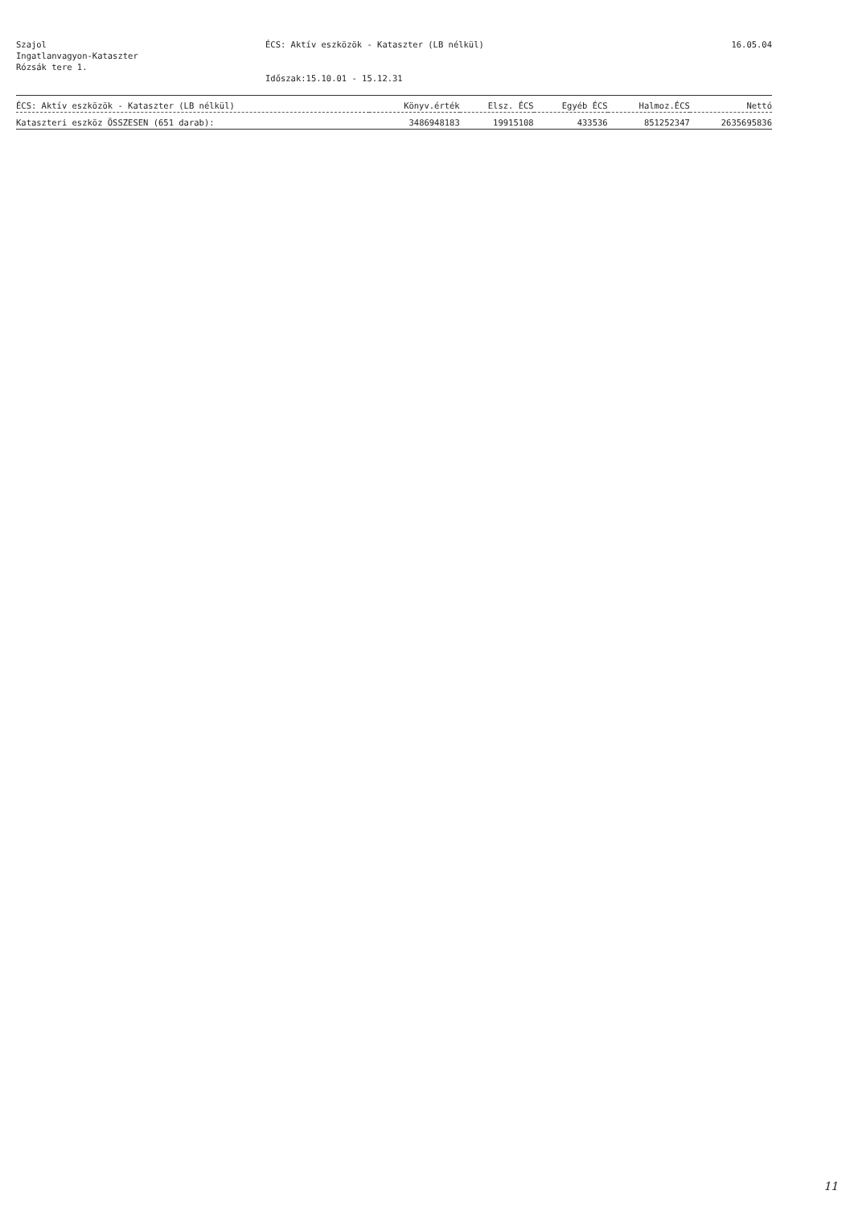Szajol
Ingatlanvagyon-Kataszter
Rózsák tere 1.
ÉCS: Aktív eszközök - Kataszter (LB nélkül)
Időszak:15.10.01 - 15.12.31
16.05.04
| ÉCS: Aktív eszközök - Kataszter (LB nélkül) | Könyv.érték | Elsz. ÉCS | Egyéb ÉCS | Halmoz.ÉCS | Nettó |
| --- | --- | --- | --- | --- | --- |
| Kataszteri eszköz ÖSSZESEN (651 darab): | 3486948183 | 19915108 | 433536 | 851252347 | 2635695836 |
11